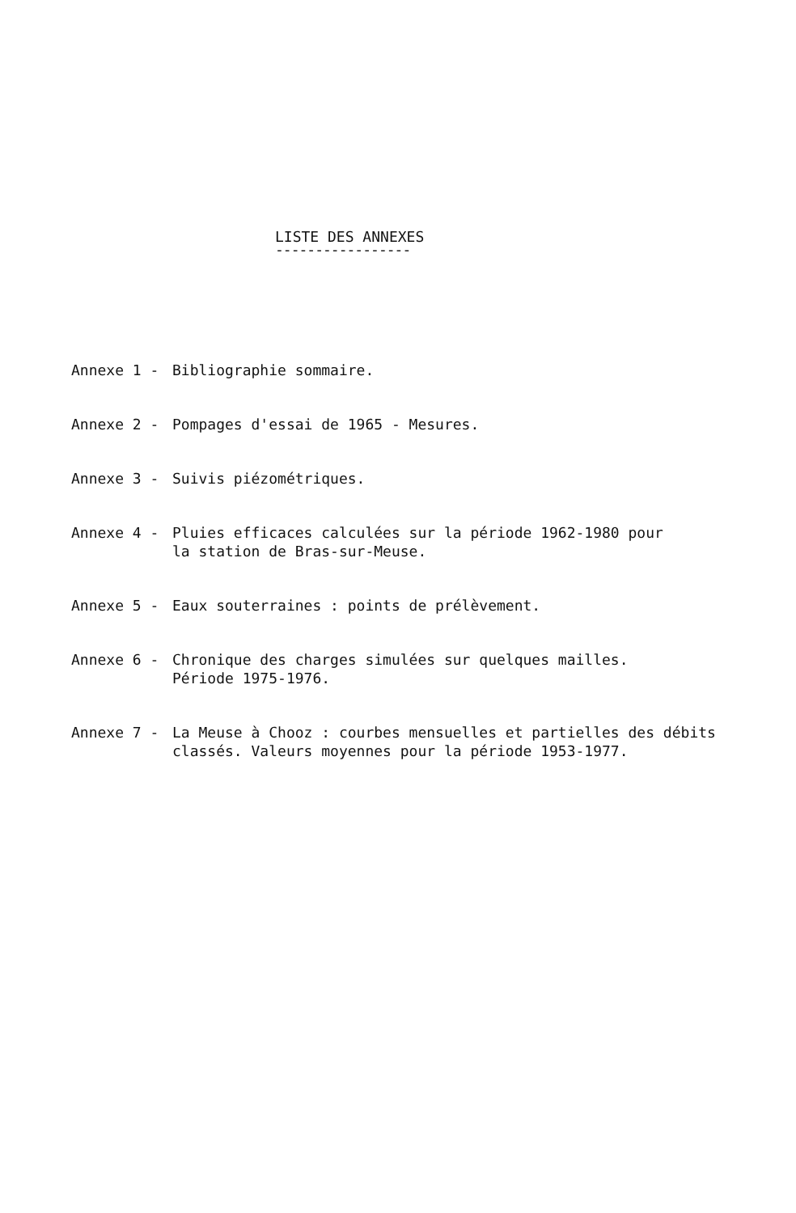LISTE DES ANNEXES
-----------------
Annexe 1 - Bibliographie sommaire.
Annexe 2 - Pompages d'essai de 1965 - Mesures.
Annexe 3 - Suivis piézométriques.
Annexe 4 - Pluies efficaces calculées sur la période 1962-1980 pour
la station de Bras-sur-Meuse.
Annexe 5 - Eaux souterraines : points de prélèvement.
Annexe 6 - Chronique des charges simulées sur quelques mailles.
Période 1975-1976.
Annexe 7 - La Meuse à Chooz : courbes mensuelles et partielles des débits
classés. Valeurs moyennes pour la période 1953-1977.